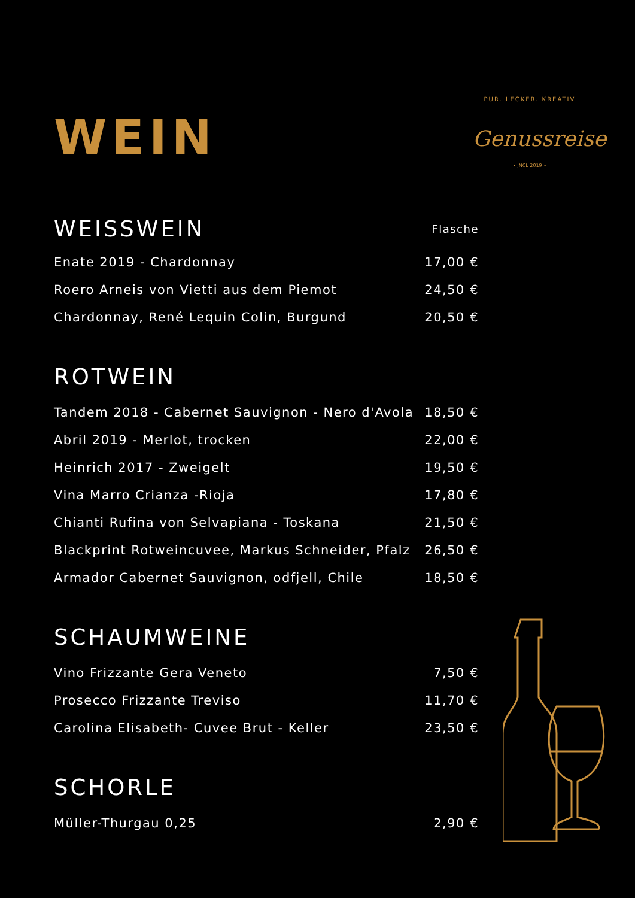PUR. LECKER. KREATIV
Genussreise
• JNCL 2019 •
WEIN
| WEISSWEIN | Flasche |
| --- | --- |
| Enate 2019 - Chardonnay | 17,00 € |
| Roero Arneis von Vietti aus dem Piemot | 24,50 € |
| Chardonnay, René Lequin Colin, Burgund | 20,50 € |
ROTWEIN
| Tandem 2018 - Cabernet Sauvignon - Nero d'Avola | 18,50 € |
| Abril 2019 - Merlot, trocken | 22,00 € |
| Heinrich 2017 - Zweigelt | 19,50 € |
| Vina Marro Crianza -Rioja | 17,80 € |
| Chianti Rufina von Selvapiana - Toskana | 21,50 € |
| Blackprint Rotweincuvee, Markus Schneider, Pfalz | 26,50 € |
| Armador Cabernet Sauvignon, odfjell, Chile | 18,50 € |
SCHAUMWEINE
| Vino Frizzante Gera Veneto | 7,50 € |
| Prosecco Frizzante Treviso | 11,70 € |
| Carolina Elisabeth- Cuvee Brut - Keller | 23,50 € |
SCHORLE
| Müller-Thurgau 0,25 | 2,90 € |